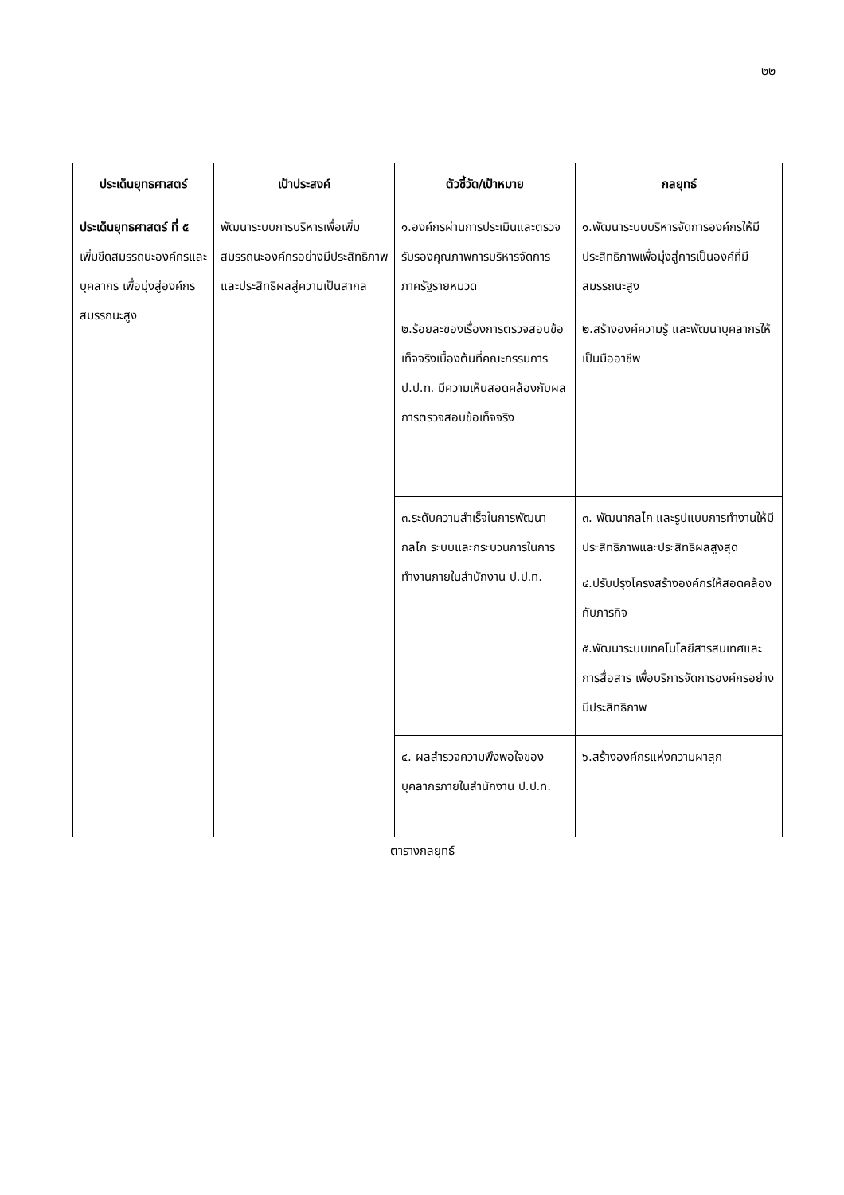๒๒
| ประเด็นยุทธศาสตร์ | เป้าประสงค์ | ตัวชี้วัด/เป้าหมาย | กลยุทธ์ |
| --- | --- | --- | --- |
| ประเด็นยุทธศาสตร์ ที่ ๕ เพิ่มขีดสมรรถนะองค์กรและบุคลากร เพื่อมุ่งสู่องค์กรสมรรถนะสูง | พัฒนาระบบการบริหารเพื่อเพิ่มสมรรถนะองค์กรอย่างมีประสิทธิภาพและประสิทธิผลสู่ความเป็นสากล | ๑.องค์กรผ่านการประเมินและตรวจรับรองคุณภาพการบริหารจัดการภาครัฐรายหมวด | ๑.พัฒนาระบบบริหารจัดการองค์กรให้มีประสิทธิภาพเพื่อมุ่งสู่การเป็นองค์ที่มีสมรรถนะสูง |
| | | ๒.ร้อยละของเรื่องการตรวจสอบข้อเท็จจริงเบื้องต้นที่คณะกรรมการ ป.ป.ท. มีความเห็นสอดคล้องกับผลการตรวจสอบข้อเท็จจริง | ๒.สร้างองค์ความรู้ และพัฒนาบุคลากรให้เป็นมืออาชีพ |
| | | ๓.ระดับความสำเร็จในการพัฒนากลไก ระบบและกระบวนการในการทำงานภายในสำนักงาน ป.ป.ท. | ๓. พัฒนากลไก และรูปแบบการทำงานให้มีประสิทธิภาพและประสิทธิผลสูงสุด ๔.ปรับปรุงโครงสร้างองค์กรให้สอดคล้องกับภารกิจ ๕.พัฒนาระบบเทคโนโลยีสารสนเทศและการสื่อสาร เพื่อบริการจัดการองค์กรอย่างมีประสิทธิภาพ |
| | | ๔. ผลสำรวจความพึงพอใจของบุคลากรภายในสำนักงาน ป.ป.ท. | ๖.สร้างองค์กรแห่งความผาสุก |
ตารางกลยุทธ์